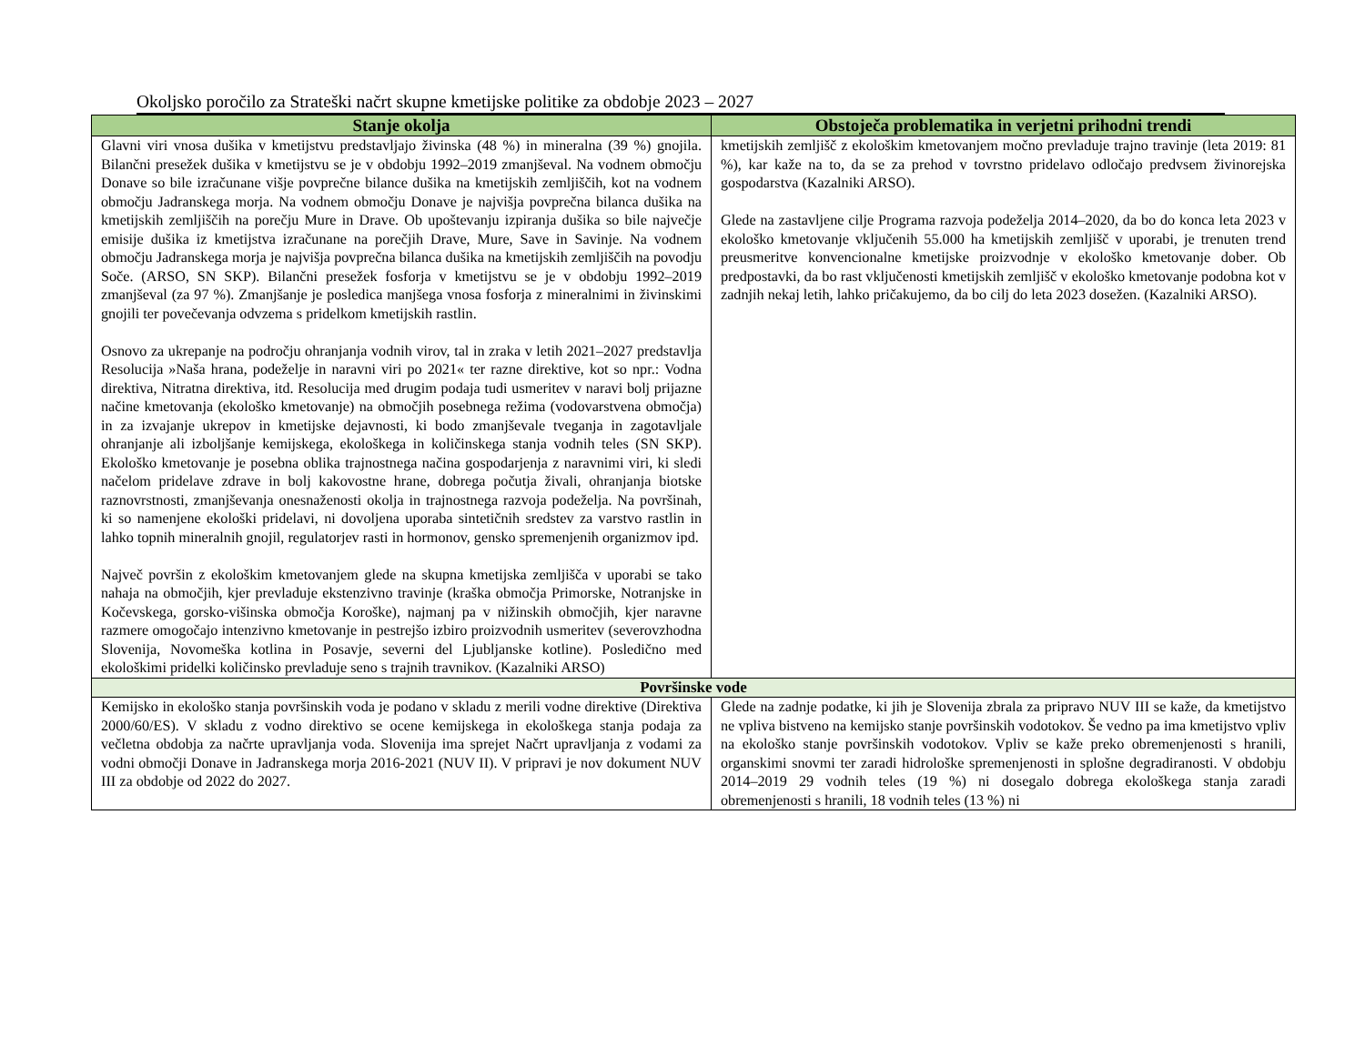Okoljsko poročilo za Strateški načrt skupne kmetijske politike za obdobje 2023 – 2027
| Stanje okolja | Obstoječa problematika in verjetni prihodni trendi |
| --- | --- |
| Glavni viri vnosa dušika v kmetijstvu predstavljajo živinska (48 %) in mineralna (39 %) gnojila. Bilančni presežek dušika v kmetijstvu se je v obdobju 1992–2019 zmanjševal. Na vodnem območju Donave so bile izračunane višje povprečne bilance dušika na kmetijskih zemljiščih, kot na vodnem območju Jadranskega morja. Na vodnem območju Donave je najvišja povprečna bilanca dušika na kmetijskih zemljiščih na porečju Mure in Drave. Ob upoštevanju izpiranja dušika so bile največje emisije dušika iz kmetijstva izračunane na porečjih Drave, Mure, Save in Savinje. Na vodnem območju Jadranskega morja je najvišja povprečna bilanca dušika na kmetijskih zemljiščih na povodju Soče. (ARSO, SN SKP). Bilančni presežek fosforja v kmetijstvu se je v obdobju 1992–2019 zmanjševal (za 97 %). Zmanjšanje je posledica manjšega vnosa fosforja z mineralnimi in živinskimi gnojili ter povečevanja odvzema s pridelkom kmetijskih rastlin. Osnovo za ukrepanje na področju ohranjanja vodnih virov, tal in zraka v letih 2021–2027 predstavlja Resolucija »Naša hrana, podeželje in naravni viri po 2021« ter razne direktive, kot so npr.: Vodna direktiva, Nitratna direktiva, itd. Resolucija med drugim podaja tudi usmeritev v naravi bolj prijazne načine kmetovanja (ekološko kmetovanje) na območjih posebnega režima (vodovarstvena območja) in za izvajanje ukrepov in kmetijske dejavnosti, ki bodo zmanjševale tveganja in zagotavljale ohranjanje ali izboljšanje kemijskega, ekološkega in količinskega stanja vodnih teles (SN SKP). Ekološko kmetovanje je posebna oblika trajnostnega načina gospodarjenja z naravnimi viri, ki sledi načelom pridelave zdrave in bolj kakovostne hrane, dobrega počutja živali, ohranjanja biotske raznovrstnosti, zmanjševanja onesnaženosti okolja in trajnostnega razvoja podeželja. Na površinah, ki so namenjene ekološki pridelavi, ni dovoljena uporaba sintetičnih sredstev za varstvo rastlin in lahko topnih mineralnih gnojil, regulatorjev rasti in hormonov, gensko spremenjenih organizmov ipd. Največ površin z ekološkim kmetovanjem glede na skupna kmetijska zemljišča v uporabi se tako nahaja na območjih, kjer prevladuje ekstenzivno travinje (kraška območja Primorske, Notranjske in Kočevskega, gorsko-višinska območja Koroške), najmanj pa v nižinskih območjih, kjer naravne razmere omogočajo intenzivno kmetovanje in pestrejšo izbiro proizvodnih usmeritev (severovzhodna Slovenija, Novomeška kotlina in Posavje, severni del Ljubljanske kotline). Posledično med ekološkimi pridelki količinsko prevladuje seno s trajnih travnikov. (Kazalniki ARSO) | kmetijskih zemljišč z ekološkim kmetovanjem močno prevladuje trajno travinje (leta 2019: 81 %), kar kaže na to, da se za prehod v tovrstno pridelavo odločajo predvsem živinorejska gospodarstva (Kazalniki ARSO). Glede na zastavljene cilje Programa razvoja podeželja 2014–2020, da bo do konca leta 2023 v ekološko kmetovanje vključenih 55.000 ha kmetijskih zemljišč v uporabi, je trenuten trend preusmeritve konvencionalne kmetijske proizvodnje v ekološko kmetovanje dober. Ob predpostavki, da bo rast vključenosti kmetijskih zemljišč v ekološko kmetovanje podobna kot v zadnjih nekaj letih, lahko pričakujemo, da bo cilj do leta 2023 dosežen. (Kazalniki ARSO). |
| Površinske vode | |
| Kemijsko in ekološko stanja površinskih voda je podano v skladu z merili vodne direktive (Direktiva 2000/60/ES). V skladu z vodno direktivo se ocene kemijskega in ekološkega stanja podaja za večletna obdobja za načrte upravljanja voda. Slovenija ima sprejet Načrt upravljanja z vodami za vodni območji Donave in Jadranskega morja 2016-2021 (NUV II). V pripravi je nov dokument NUV III za obdobje od 2022 do 2027. | Glede na zadnje podatke, ki jih je Slovenija zbrala za pripravo NUV III se kaže, da kmetijstvo ne vpliva bistveno na kemijsko stanje površinskih vodotokov. Še vedno pa ima kmetijstvo vpliv na ekološko stanje površinskih vodotokov. Vpliv se kaže preko obremenjenosti s hranili, organskimi snovmi ter zaradi hidrološke spremenjenosti in splošne degradiranosti. V obdobju 2014–2019 29 vodnih teles (19 %) ni dosegalo dobrega ekološkega stanja zaradi obremenjenosti s hranili, 18 vodnih teles (13 %) ni |